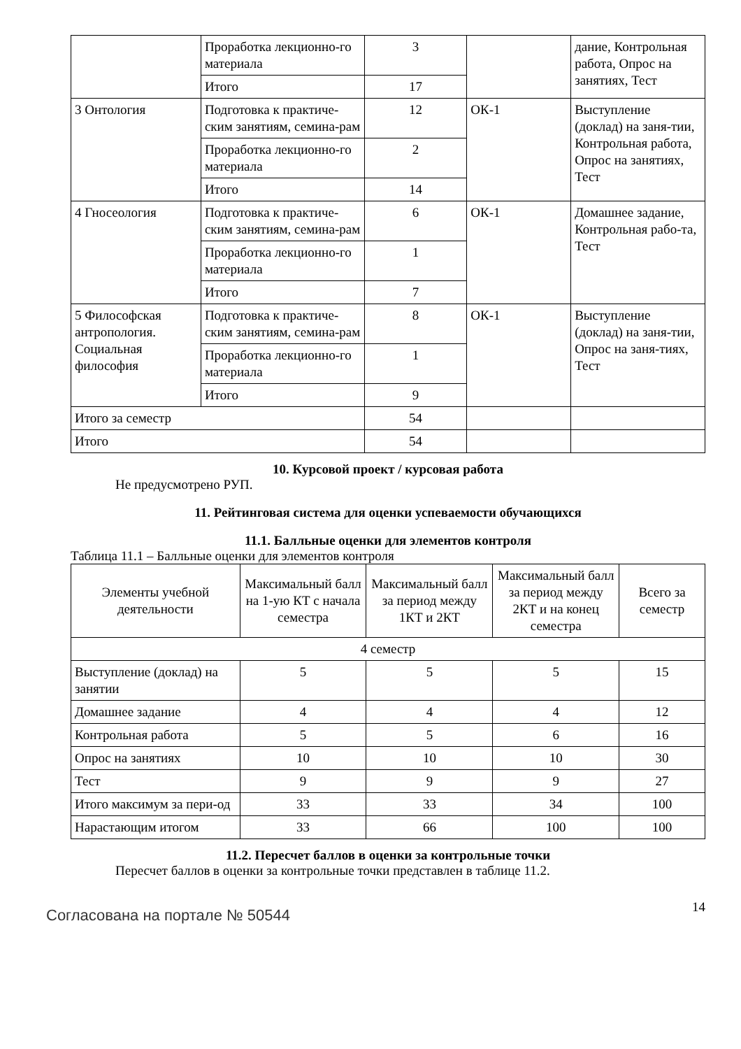| | Проработка лекционно-го материала | 3 | | дание, Контрольная работа, Опрос на занятиях, Тест |
| | Итого | 17 | | |
| 3 Онтология | Подготовка к практиче-ским занятиям, семина-рам | 12 | ОК-1 | Выступление (доклад) на заня-тии, Контрольная работа, Опрос на занятиях, Тест |
| | Проработка лекционно-го материала | 2 | | |
| | Итого | 14 | | |
| 4 Гносеология | Подготовка к практиче-ским занятиям, семина-рам | 6 | ОК-1 | Домашнее задание, Контрольная рабо-та, Тест |
| | Проработка лекционно-го материала | 1 | | |
| | Итого | 7 | | |
| 5 Философская антропология. Социальная философия | Подготовка к практиче-ским занятиям, семина-рам | 8 | ОК-1 | Выступление (доклад) на заня-тии, Опрос на заня-тиях, Тест |
| | Проработка лекционно-го материала | 1 | | |
| | Итого | 9 | | |
| Итого за семестр | | 54 | | |
| Итого | | 54 | | |
10. Курсовой проект / курсовая работа
Не предусмотрено РУП.
11. Рейтинговая система для оценки успеваемости обучающихся
11.1. Балльные оценки для элементов контроля
Таблица 11.1 – Балльные оценки для элементов контроля
| Элементы учебной деятельности | Максимальный балл на 1-ую КТ с начала семестра | Максимальный балл за период между 1КТ и 2КТ | Максимальный балл за период между 2КТ и на конец семестра | Всего за семестр |
| --- | --- | --- | --- | --- |
| 4 семестр | | | | |
| Выступление (доклад) на занятии | 5 | 5 | 5 | 15 |
| Домашнее задание | 4 | 4 | 4 | 12 |
| Контрольная работа | 5 | 5 | 6 | 16 |
| Опрос на занятиях | 10 | 10 | 10 | 30 |
| Тест | 9 | 9 | 9 | 27 |
| Итого максимум за пери-од | 33 | 33 | 34 | 100 |
| Нарастающим итогом | 33 | 66 | 100 | 100 |
11.2. Пересчет баллов в оценки за контрольные точки
Пересчет баллов в оценки за контрольные точки представлен в таблице 11.2.
Согласована на портале № 50544
14